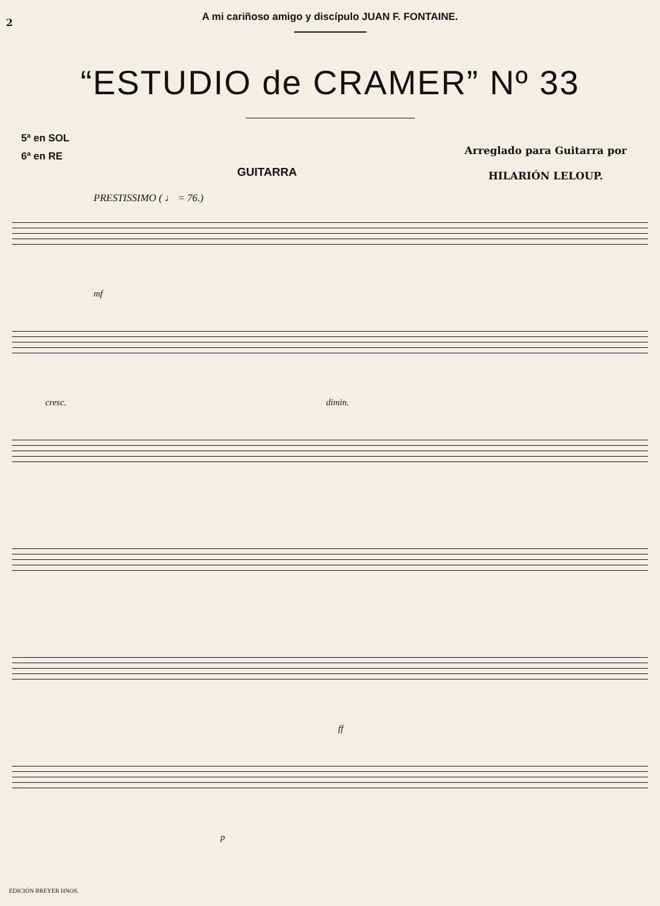2
A mi cariñoso amigo y discípulo JUAN F. FONTAINE.
“ESTUDIO de CRAMER” Nº 33
5ª en SOL
6ª en RE
GUITARRA
Arreglado para Guitarra por
HILARIÓN LELOUP.
PRESTISSIMO ( ♩ = 76.)
mf
cresc. dimin.
ff
p
EDICIÓN BREYER HNOS.